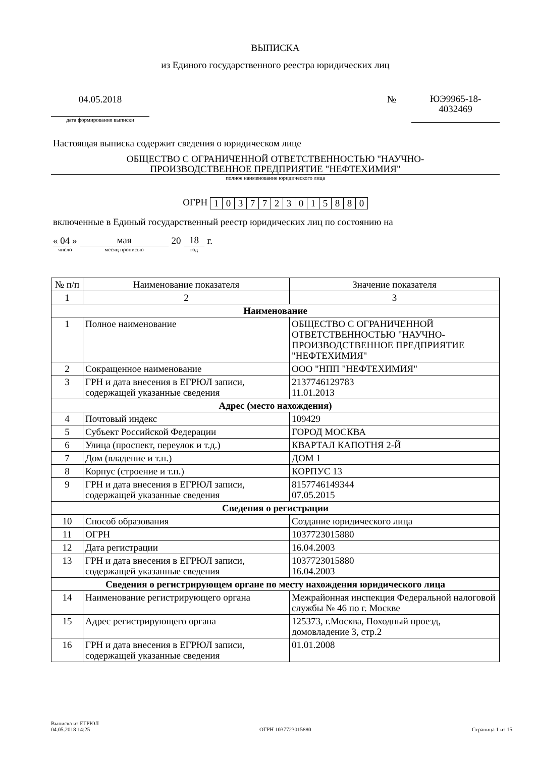ВЫПИСКА
из Единого государственного реестра юридических лиц
04.05.2018
дата формирования выписки
№
ЮЭ9965-18-
4032469
Настоящая выписка содержит сведения о юридическом лице
ОБЩЕСТВО С ОГРАНИЧЕННОЙ ОТВЕТСТВЕННОСТЬЮ "НАУЧНО-
ПРОИЗВОДСТВЕННОЕ ПРЕДПРИЯТИЕ "НЕФТЕХИМИЯ"
полное наименование юридического лица
ОГРН 1 0 3 7 7 2 3 0 1 5 8 8 0
включенные в Единый государственный реестр юридических лиц по состоянию на
« 04 »
число
мая
месяц прописью
20
18
год
г.
| № п/п | Наименование показателя | Значение показателя |
| --- | --- | --- |
| 1 | 2 | 3 |
| Наименование | | |
| 1 | Полное наименование | ОБЩЕСТВО С ОГРАНИЧЕННОЙ ОТВЕТСТВЕННОСТЬЮ "НАУЧНО-ПРОИЗВОДСТВЕННОЕ ПРЕДПРИЯТИЕ "НЕФТЕХИМИЯ" |
| 2 | Сокращенное наименование | ООО "НПП "НЕФТЕХИМИЯ" |
| 3 | ГРН и дата внесения в ЕГРЮЛ записи, содержащей указанные сведения | 2137746129783 11.01.2013 |
| Адрес (место нахождения) | | |
| 4 | Почтовый индекс | 109429 |
| 5 | Субъект Российской Федерации | ГОРОД МОСКВА |
| 6 | Улица (проспект, переулок и т.д.) | КВАРТАЛ КАПОТНЯ 2-Й |
| 7 | Дом (владение и т.п.) | ДОМ 1 |
| 8 | Корпус (строение и т.п.) | КОРПУС 13 |
| 9 | ГРН и дата внесения в ЕГРЮЛ записи, содержащей указанные сведения | 8157746149344 07.05.2015 |
| Сведения о регистрации | | |
| 10 | Способ образования | Создание юридического лица |
| 11 | ОГРН | 1037723015880 |
| 12 | Дата регистрации | 16.04.2003 |
| 13 | ГРН и дата внесения в ЕГРЮЛ записи, содержащей указанные сведения | 1037723015880 16.04.2003 |
| Сведения о регистрирующем органе по месту нахождения юридического лица | | |
| 14 | Наименование регистрирующего органа | Межрайонная инспекция Федеральной налоговой службы № 46 по г. Москве |
| 15 | Адрес регистрирующего органа | 125373, г.Москва, Походный проезд, домовладение 3, стр.2 |
| 16 | ГРН и дата внесения в ЕГРЮЛ записи, содержащей указанные сведения | 01.01.2008 |
Выписка из ЕГРЮЛ
04.05.2018 14:25
ОГРН 1037723015880
Страница 1 из 15